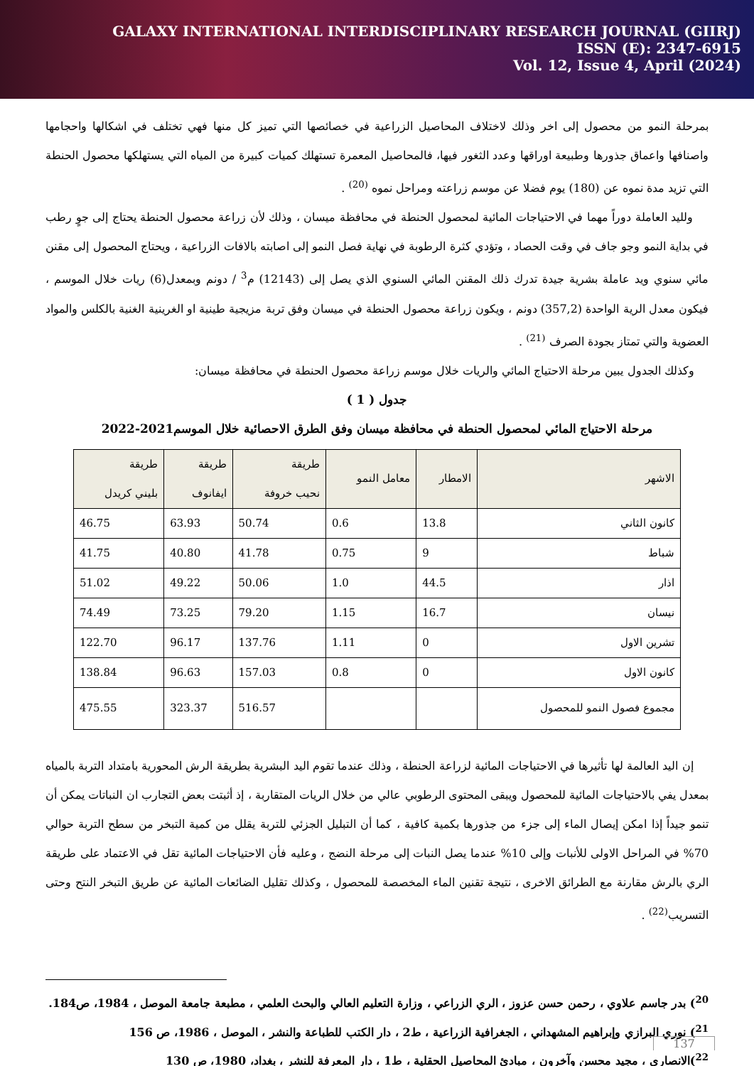GALAXY INTERNATIONAL INTERDISCIPLINARY RESEARCH JOURNAL (GIIRJ)
ISSN (E): 2347-6915
Vol. 12, Issue 4, April (2024)
بمرحلة النمو من محصول إلى اخر وذلك لاختلاف المحاصيل الزراعية في خصائصها التي تميز كل منها فهي تختلف في اشكالها واحجامها واصنافها واعماق جذورها وطبيعة اوراقها وعدد الثغور فيها، فالمحاصيل المعمرة تستهلك كميات كبيرة من المياه التي يستهلكها محصول الحنطة التي تزيد مدة نموه عن (180) يوم فضلا عن موسم زراعته ومراحل نموه <sup>(20)</sup> .
ولليد العاملة دوراً مهما في الاحتياجات المائية لمحصول الحنطة في محافظة ميسان ، وذلك لأن زراعة محصول الحنطة يحتاج إلى جوٍ رطب في بداية النمو وجو جاف في وقت الحصاد ، وتؤدي كثرة الرطوبة في نهاية فصل النمو إلى اصابته بالافات الزراعية ، ويحتاج المحصول إلى مقنن مائي سنوي ويد عاملة بشرية جيدة تدرك ذلك المقنن المائي السنوي الذي يصل إلى (12143) م<sup>3</sup> / دونم وبمعدل(6) ريات خلال الموسم ، فيكون معدل الرية الواحدة (357,2) دونم ، ويكون زراعة محصول الحنطة في ميسان وفق تربة مزيجية طينية او الغرينية الغنية بالكلس والمواد العضوية والتي تمتاز بجودة الصرف <sup>(21)</sup> .
وكذلك الجدول يبين مرحلة الاحتياج المائي والريات خلال موسم زراعة محصول الحنطة في محافظة ميسان:
جدول ( 1 )
مرحلة الاحتياج المائي لمحصول الحنطة في محافظة ميسان وفق الطرق الاحصائية خلال الموسم2021-2022
| الاشهر | الامطار | معامل النمو | طريقة نحيب خروفة | طريقة ايفانوف | طريقة بليني كريدل |
| --- | --- | --- | --- | --- | --- |
| كانون الثاني | 13.8 | 0.6 | 50.74 | 63.93 | 46.75 |
| شباط | 9 | 0.75 | 41.78 | 40.80 | 41.75 |
| اذار | 44.5 | 1.0 | 50.06 | 49.22 | 51.02 |
| نيسان | 16.7 | 1.15 | 79.20 | 73.25 | 74.49 |
| تشرين الاول | 0 | 1.11 | 137.76 | 96.17 | 122.70 |
| كانون الاول | 0 | 0.8 | 157.03 | 96.63 | 138.84 |
| مجموع فصول النمو للمحصول | | | 516.57 | 323.37 | 475.55 |
إن اليد العالمة لها تأثيرها في الاحتياجات المائية لزراعة الحنطة ، وذلك عندما تقوم اليد البشرية بطريقة الرش المحورية بامتداد التربة بالمياه بمعدل يفي بالاحتياجات المائية للمحصول ويبقى المحتوى الرطوبي عالي من خلال الريات المتقاربة ، إذ أثبتت بعض التجارب ان النباتات يمكن أن تنمو جيداً إذا امكن إيصال الماء إلى جزء من جذورها بكمية كافية ، كما أن التبليل الجزئي للتربة يقلل من كمية التبخر من سطح التربة حوالي 70% في المراحل الاولى للأنبات وإلى 10% عندما يصل النبات إلى مرحلة النضج ، وعليه فأن الاحتياجات المائية تقل في الاعتماد على طريقة الري بالرش مقارنة مع الطرائق الاخرى ، نتيجة تقنين الماء المخصصة للمحصول ، وكذلك تقليل الضائعات المائية عن طريق التبخر النتح وحتى التسريب<sup>(22)</sup> .
<sup>20</sup>) بدر جاسم علاوي ، رحمن حسن عزوز ، الري الزراعي ، وزارة التعليم العالي والبحث العلمي ، مطبعة جامعة الموصل ، 1984، ص184.
<sup>21</sup>) نوري البرازي وإبراهيم المشهداني ، الجغرافية الزراعية ، ط2 ، دار الكتب للطباعة والنشر ، الموصل ، 1986، ص 156
<sup>22</sup>)الانصاري ، مجيد محسن وآخرون ، مبادئ المحاصيل الحقلية ، ط1 ، دار المعرفة للنشر ، بغداد، 1980، ص 130
137